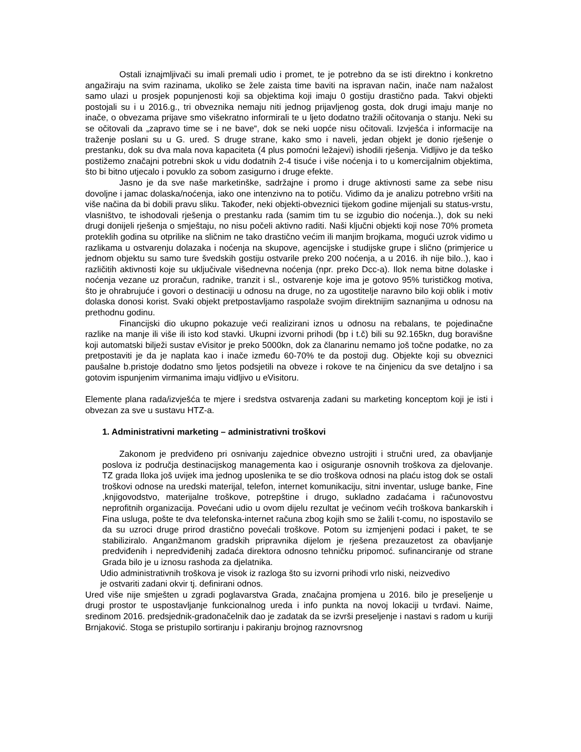Ostali iznajmljivači su imali premali udio i promet, te je potrebno da se isti direktno i konkretno angažiraju na svim razinama, ukoliko se žele zaista time baviti na ispravan način, inače nam nažalost samo ulazi u prosjek popunjenosti koji sa objektima koji imaju 0 gostiju drastično pada. Takvi objekti postojali su i u 2016.g., tri obveznika nemaju niti jednog prijavljenog gosta, dok drugi imaju manje no inače, o obvezama prijave smo višekratno informirali te u ljeto dodatno tražili očitovanja o stanju. Neki su se očitovali da „zapravo time se i ne bave“, dok se neki uopće nisu očitovali. Izvješća i informacije na traženje poslani su u G. ured. S druge strane, kako smo i naveli, jedan objekt je donio rješenje o prestanku, dok su dva mala nova kapaciteta (4 plus pomoćni ležajevi) ishodili rješenja. Vidljivo je da teško postižemo značajni potrebni skok u vidu dodatnih 2-4 tisuće i više noćenja i to u komercijalnim objektima, što bi bitno utjecalo i povuklo za sobom zasigurno i druge efekte.
Jasno je da sve naše marketinške, sadržajne i promo i druge aktivnosti same za sebe nisu dovoljne i jamac dolaska/noćenja, iako one intenzivno na to potiču. Vidimo da je analizu potrebno vršiti na više načina da bi dobili pravu sliku. Također, neki objekti-obveznici tijekom godine mijenjali su status-vrstu, vlasništvo, te ishodovali rješenja o prestanku rada (samim tim tu se izgubio dio noćenja..), dok su neki drugi donijeli rješenja o smještaju, no nisu počeli aktivno raditi. Naši ključni objekti koji nose 70% prometa proteklih godina su otprilike na sličnim ne tako drastično većim ili manjim brojkama, mogući uzrok vidimo u razlikama u ostvarenju dolazaka i noćenja na skupove, agencijske i studijske grupe i slično (primjerice u jednom objektu su samo ture švedskih gostiju ostvarile preko 200 noćenja, a u 2016. ih nije bilo..), kao i različitih aktivnosti koje su uključivale višednevna noćenja (npr. preko Dcc-a). Ilok nema bitne dolaske i noćenja vezane uz proračun, radnike, tranzit i sl., ostvarenje koje ima je gotovo 95% turističkog motiva, što je ohrabrujuće i govori o destinaciji u odnosu na druge, no za ugostitelje naravno bilo koji oblik i motiv dolaska donosi korist. Svaki objekt pretpostavljamo raspolaže svojim direktnijim saznanjima u odnosu na prethodnu godinu.
Financijski dio ukupno pokazuje veći realizirani iznos u odnosu na rebalans, te pojedinačne razlike na manje ili više ili isto kod stavki. Ukupni izvorni prihodi (bp i t.č) bili su 92.165kn, dug boravišne koji automatski bilježi sustav eVisitor je preko 5000kn, dok za članarinu nemamo još točne podatke, no za pretpostaviti je da je naplata kao i inače između 60-70% te da postoji dug. Objekte koji su obveznici paušalne b.pristoje dodatno smo ljetos podsjetili na obveze i rokove te na činjenicu da sve detaljno i sa gotovim ispunjenim virmanima imaju vidljivo u eVisitoru.
Elemente plana rada/izvješća te mjere i sredstva ostvarenja zadani su marketing konceptom koji je isti i obvezan za sve u sustavu HTZ-a.
1. Administrativni marketing – administrativni troškovi
Zakonom je predviđeno pri osnivanju zajednice obvezno ustrojiti i stručni ured, za obavljanje poslova iz područja destinacijskog managementa kao i osiguranje osnovnih troškova za djelovanje. TZ grada Iloka još uvijek ima jednog uposlenika te se dio troškova odnosi na plaću istog dok se ostali troškovi odnose na uredski materijal, telefon, internet komunikaciju, sitni inventar, usluge banke, Fine ,knjigovodstvo, materijalne troškove, potrepštine i drugo, sukladno zadaćama i računovostvu neprofitnih organizacija. Povećani udio u ovom dijelu rezultat je većinom većih troškova bankarskih i Fina usluga, pošte te dva telefonska-internet računa zbog kojih smo se žalili t-comu, no ispostavilo se da su uzroci druge prirod drastično povećali troškove. Potom su izmjenjeni podaci i paket, te se stabiliziralo. Anganžmanom gradskih pripravnika dijelom je rješena prezauzetost za obavljanje predviđenih i nepredviđenihj zadaća direktora odnosno tehničku pripomoć. sufinanciranje od strane Grada bilo je u iznosu rashoda za djelatnika.
Udio administrativnih troškova je visok iz razloga što su izvorni prihodi vrlo niski, neizvedivo
je ostvariti zadani okvir tj. definirani odnos.
Ured više nije smješten u zgradi poglavarstva Grada, značajna promjena u 2016. bilo je preseljenje u drugi prostor te uspostavljanje funkcionalnog ureda i info punkta na novoj lokaciji u tvrđavi. Naime, sredinom 2016. predsjednik-gradonačelnik dao je zadatak da se izvrši preseljenje i nastavi s radom u kuriji Brnjaković. Stoga se pristupilo sortiranju i pakiranju brojnog raznovrsnog